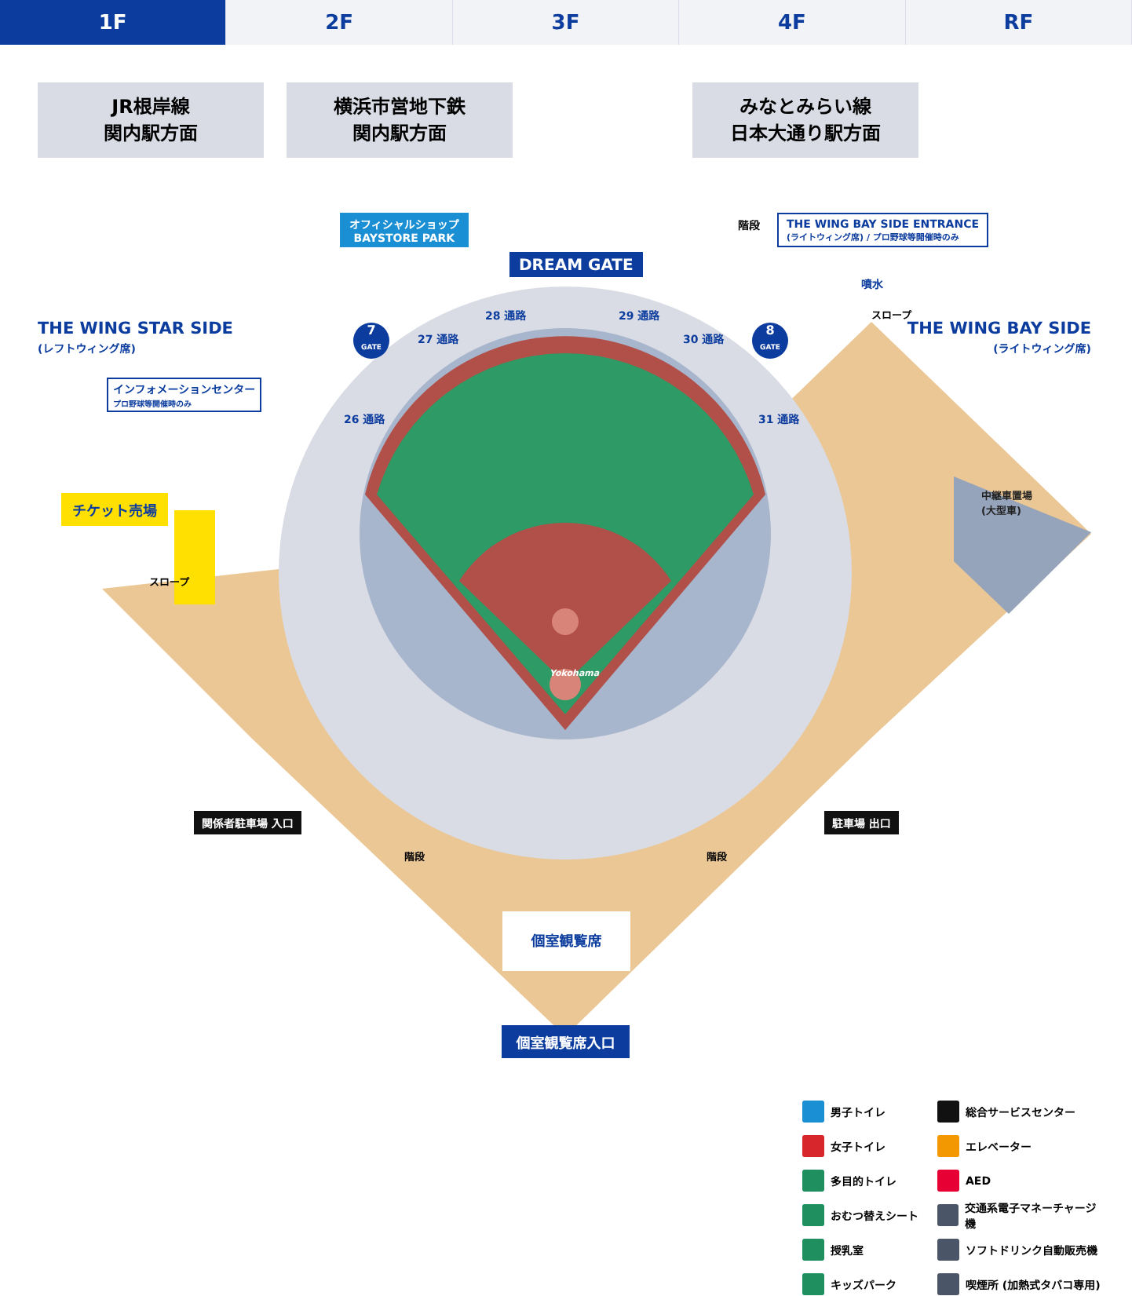1F 2F 3F 4F RF
JR根岸線
関内駅方面
横浜市営地下鉄
関内駅方面
みなとみらい線
日本大通り駅方面
オフィシャルショップ
BAYSTORE PARK
DREAM GATE
THE WING BAY SIDE ENTRANCE
(ライトウィング席) / プロ野球等開催時のみ
階段
噴水
THE WING STAR SIDE
(レフトウィング席)
THE WING BAY SIDE
(ライトウィング席)
インフォメーションセンター
プロ野球等開催時のみ
7
GATE
8
GATE
26 通路
27 通路
28 通路 29 通路
30 通路
31 通路
チケット売場
スロープ
スロープ
中継車置場
(大型車)
Yokohama
関係者駐車場 入口 駐車場 出口
階段 階段
個室観覧席
個室観覧席入口
男子トイレ
総合サービスセンター
女子トイレ
エレベーター
多目的トイレ
AED
おむつ替えシート
交通系電子マネーチャージ機
授乳室
ソフトドリンク自動販売機
キッズパーク
喫煙所 (加熱式タバコ専用)